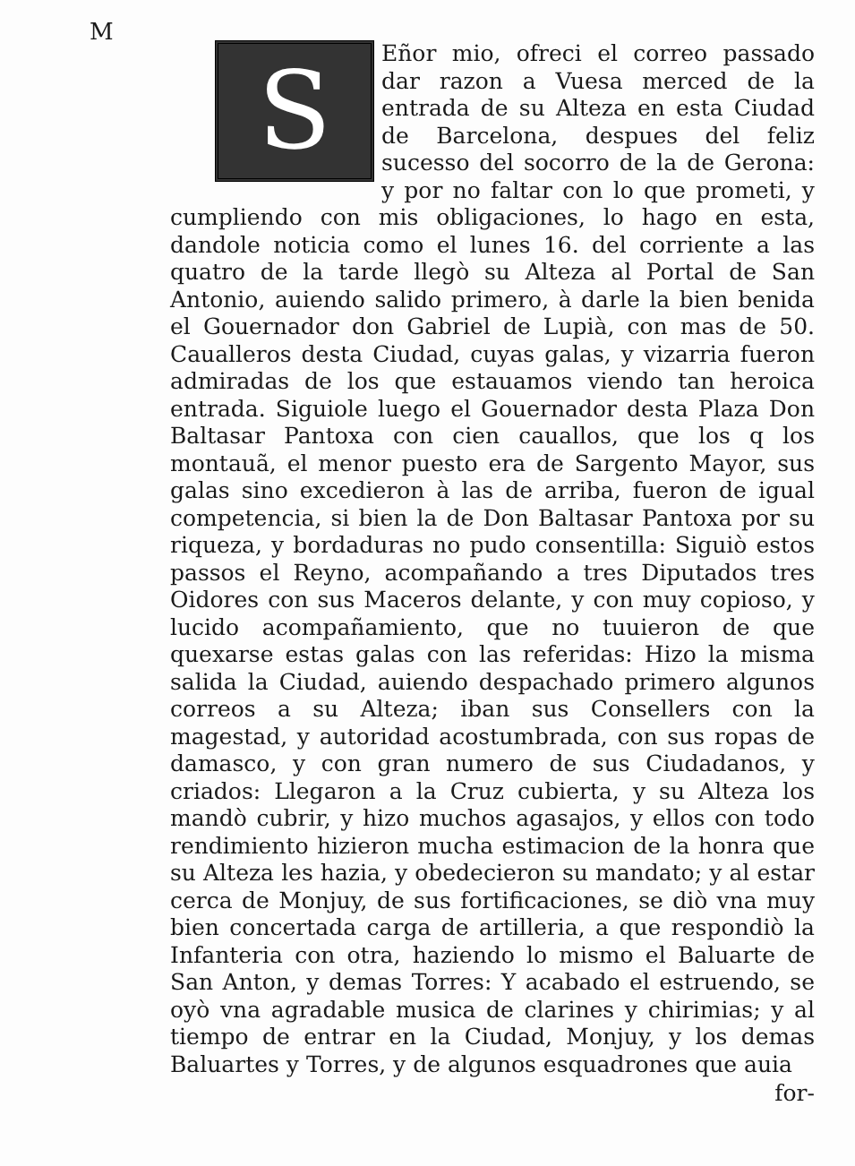M
S
Eñor mio, ofreci el correo passado dar razon a Vuesa merced de la entrada de su Alteza en esta Ciudad de Barcelona, despues del feliz sucesso del socorro de la de Gerona: y por no faltar con lo que prometi, y cumpliendo con mis obligaciones, lo hago en esta, dandole noticia como el lunes 16. del corriente a las quatro de la tarde llegò su Alteza al Portal de San Antonio, auiendo salido primero, à darle la bien benida el Gouernador don Gabriel de Lupià, con mas de 50. Caualleros desta Ciudad, cuyas galas, y vizarria fueron admiradas de los que estauamos viendo tan heroica entrada. Siguiole luego el Gouernador desta Plaza Don Baltasar Pantoxa con cien cauallos, que los q los montauã, el menor puesto era de Sargento Mayor, sus galas sino excedieron à las de arriba, fueron de igual competencia, si bien la de Don Baltasar Pantoxa por su riqueza, y bordaduras no pudo consentilla: Siguiò estos passos el Reyno, acompañando a tres Diputados tres Oidores con sus Maceros delante, y con muy copioso, y lucido acompañamiento, que no tuuieron de que quexarse estas galas con las referidas: Hizo la misma salida la Ciudad, auiendo despachado primero algunos correos a su Alteza; iban sus Consellers con la magestad, y autoridad acostumbrada, con sus ropas de damasco, y con gran numero de sus Ciudadanos, y criados: Llegaron a la Cruz cubierta, y su Alteza los mandò cubrir, y hizo muchos agasajos, y ellos con todo rendimiento hizieron mucha estimacion de la honra que su Alteza les hazia, y obedecieron su mandato; y al estar cerca de Monjuy, de sus fortificaciones, se diò vna muy bien concertada carga de artilleria, a que respondiò la Infanteria con otra, haziendo lo mismo el Baluarte de San Anton, y demas Torres: Y acabado el estruendo, se oyò vna agradable musica de clarines y chirimias; y al tiempo de entrar en la Ciudad, Monjuy, y los demas Baluartes y Torres, y de algunos esquadrones que auia
for-